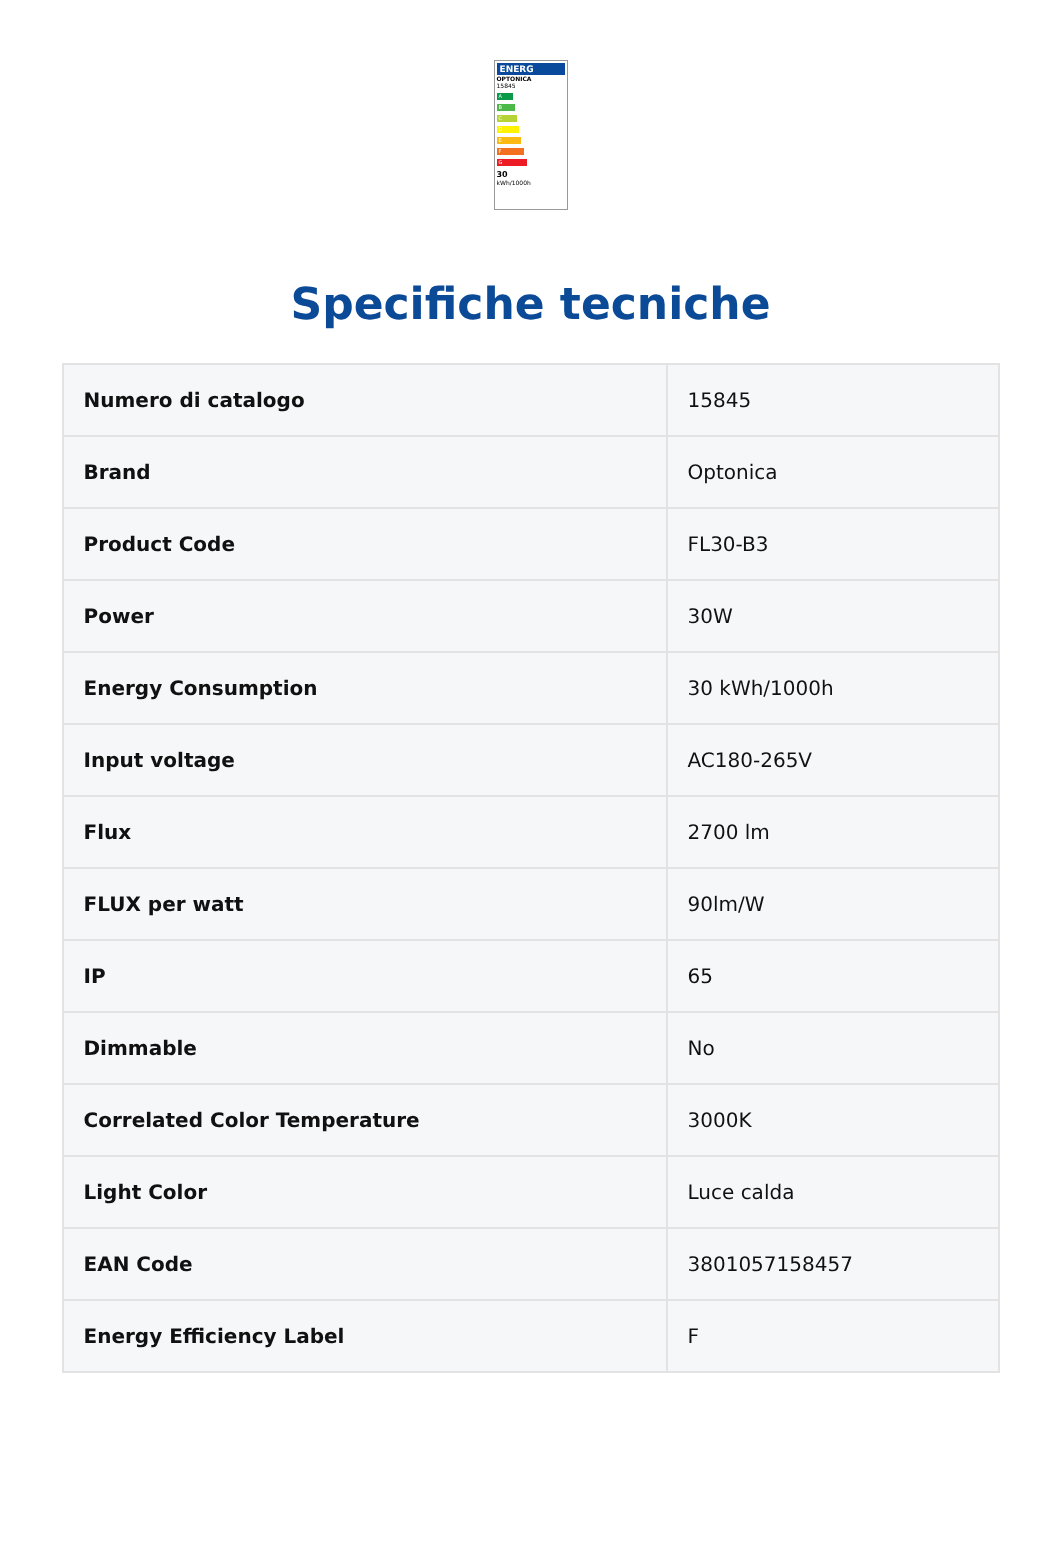ENERG
OPTONICA
15845
A
B
C
D
E
F
G
30
kWh/1000h
Specifiche tecniche
| Numero di catalogo | 15845 |
| Brand | Optonica |
| Product Code | FL30-B3 |
| Power | 30W |
| Energy Consumption | 30 kWh/1000h |
| Input voltage | AC180-265V |
| Flux | 2700 lm |
| FLUX per watt | 90lm/W |
| IP | 65 |
| Dimmable | No |
| Correlated Color Temperature | 3000K |
| Light Color | Luce calda |
| EAN Code | 3801057158457 |
| Energy Efficiency Label | F |